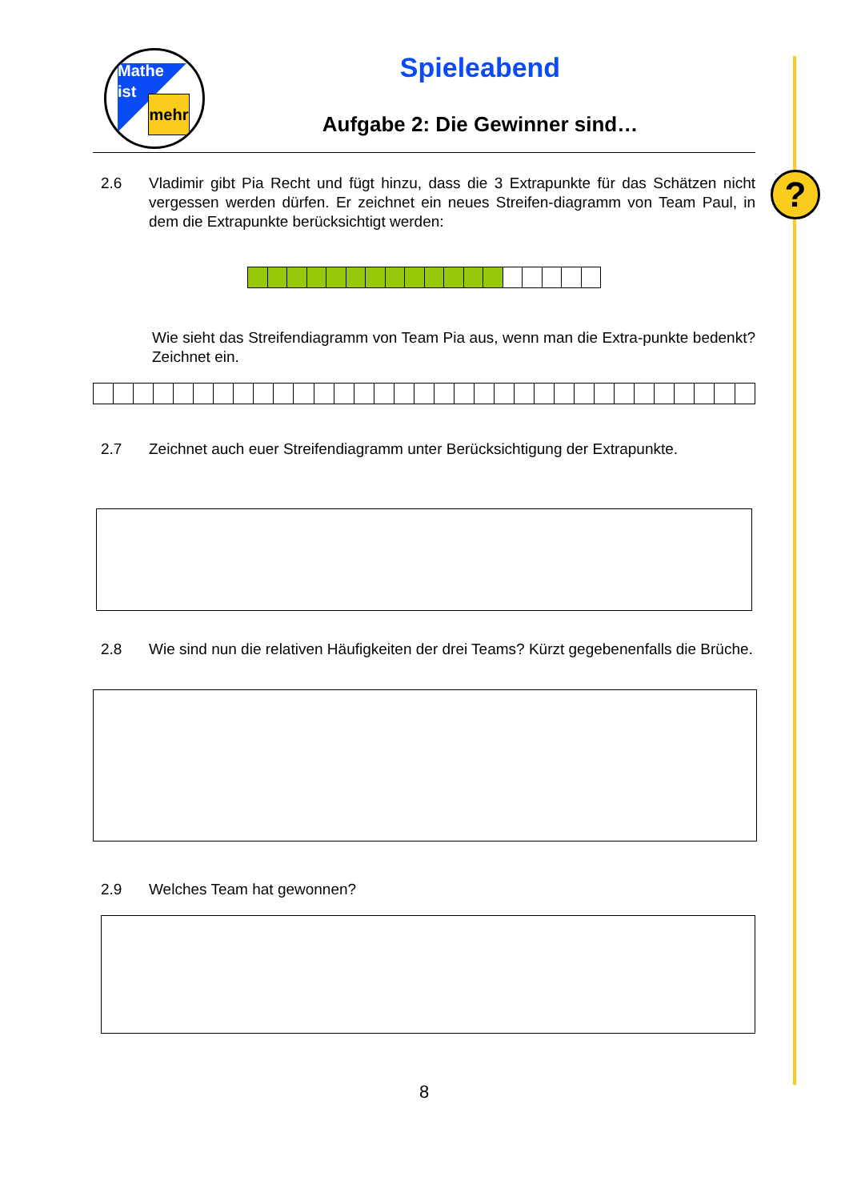?
Mathe
ist
mehr
Spieleabend
Aufgabe 2: Die Gewinner sind…
2.6 Vladimir gibt Pia Recht und fügt hinzu, dass die 3 Extrapunkte für das Schätzen nicht vergessen werden dürfen. Er zeichnet ein neues Streifen-diagramm von Team Paul, in dem die Extrapunkte berücksichtigt werden:
Wie sieht das Streifendiagramm von Team Pia aus, wenn man die Extra-punkte bedenkt? Zeichnet ein.
2.7 Zeichnet auch euer Streifendiagramm unter Berücksichtigung der Extrapunkte.
2.8 Wie sind nun die relativen Häufigkeiten der drei Teams? Kürzt gegebenenfalls die Brüche.
2.9 Welches Team hat gewonnen?
8